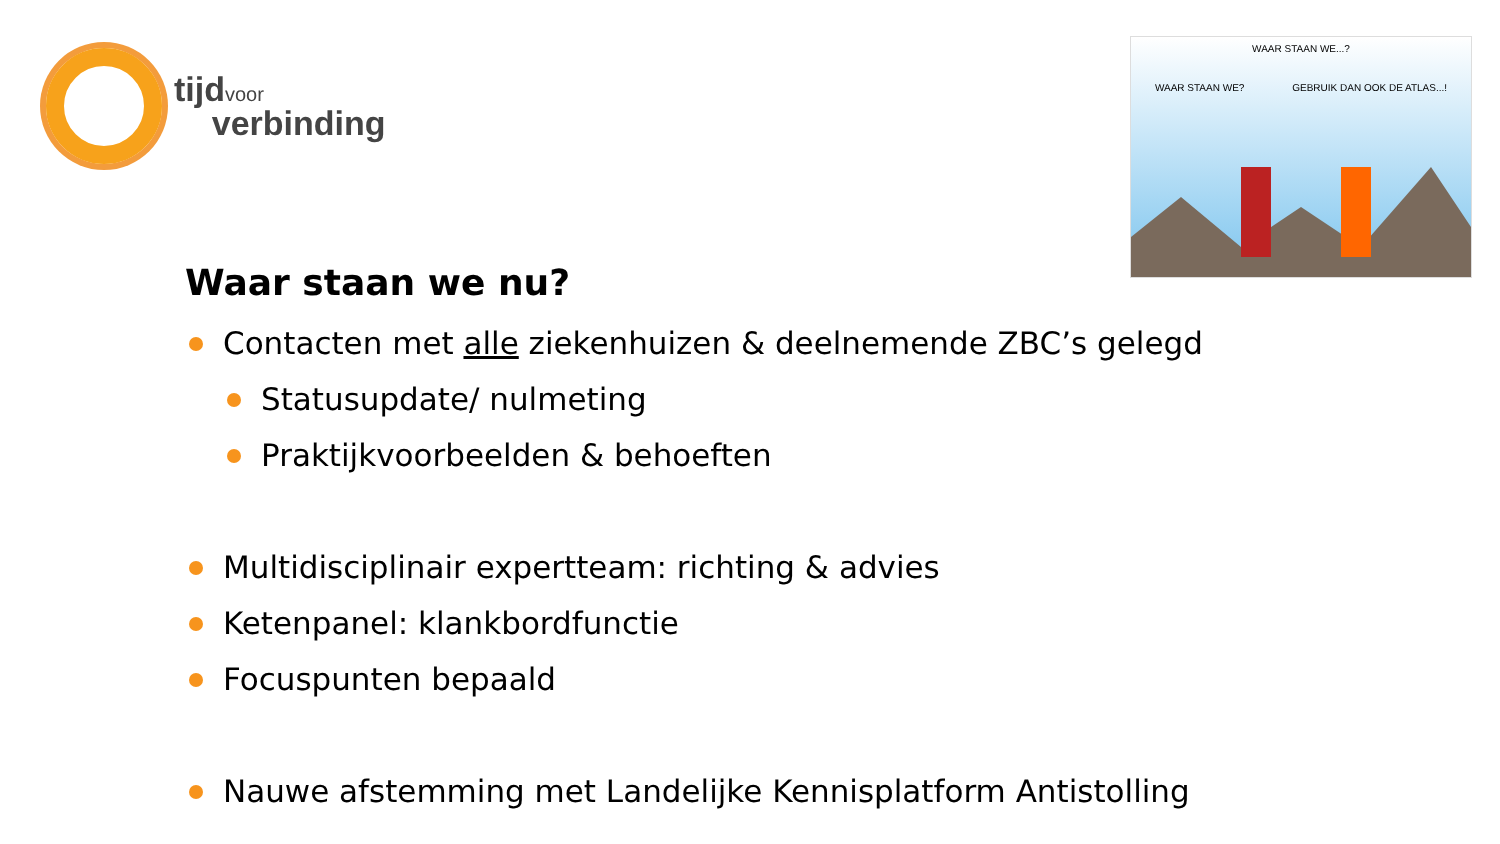tijdvoor
verbinding
WAAR STAAN WE...?
WAAR STAAN WE? GEBRUIK DAN OOK DE ATLAS...!
Waar staan we nu?
Contacten met alle ziekenhuizen & deelnemende ZBC’s gelegd
Statusupdate/ nulmeting
Praktijkvoorbeelden & behoeften
Multidisciplinair expertteam: richting & advies
Ketenpanel: klankbordfunctie
Focuspunten bepaald
Nauwe afstemming met Landelijke Kennisplatform Antistolling